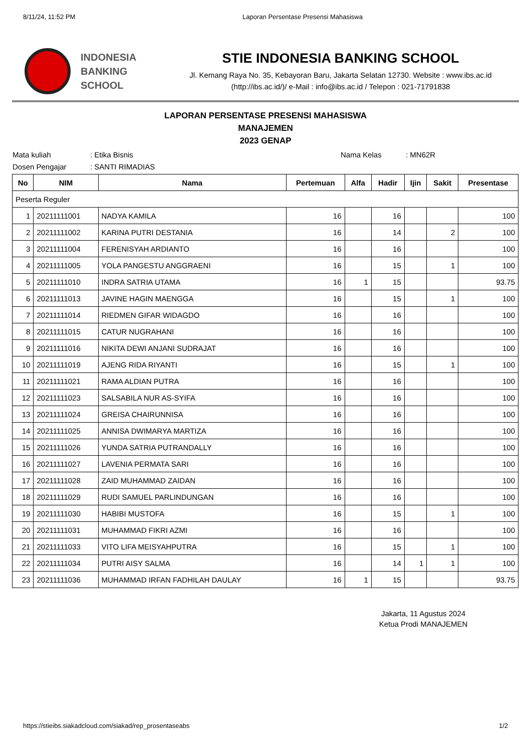8/11/24, 11:52 PM Laporan Persentase Presensi Mahasiswa
INDONESIA
BANKING
SCHOOL
STIE INDONESIA BANKING SCHOOL
Jl. Kemang Raya No. 35, Kebayoran Baru, Jakarta Selatan 12730. Website : www.ibs.ac.id
(http://ibs.ac.id/)/ e-Mail : info@ibs.ac.id / Telepon : 021-71791838
LAPORAN PERSENTASE PRESENSI MAHASISWA
MANAJEMEN
2023 GENAP
Mata kuliah: Etika Bisnis Nama Kelas: MN62R
Dosen Pengajar: SANTI RIMADIAS
| No | NIM | Nama | Pertemuan | Alfa | Hadir | Ijin | Sakit | Presentase |
| --- | --- | --- | --- | --- | --- | --- | --- | --- |
| Peserta Reguler | | | | | | | | |
| 1 | 20211111001 | NADYA KAMILA | 16 | | 16 | | | 100 |
| 2 | 20211111002 | KARINA PUTRI DESTANIA | 16 | | 14 | | 2 | 100 |
| 3 | 20211111004 | FERENISYAH ARDIANTO | 16 | | 16 | | | 100 |
| 4 | 20211111005 | YOLA PANGESTU ANGGRAENI | 16 | | 15 | | 1 | 100 |
| 5 | 20211111010 | INDRA SATRIA UTAMA | 16 | 1 | 15 | | | 93.75 |
| 6 | 20211111013 | JAVINE HAGIN MAENGGA | 16 | | 15 | | 1 | 100 |
| 7 | 20211111014 | RIEDMEN GIFAR WIDAGDO | 16 | | 16 | | | 100 |
| 8 | 20211111015 | CATUR NUGRAHANI | 16 | | 16 | | | 100 |
| 9 | 20211111016 | NIKITA DEWI ANJANI SUDRAJAT | 16 | | 16 | | | 100 |
| 10 | 20211111019 | AJENG RIDA RIYANTI | 16 | | 15 | | 1 | 100 |
| 11 | 20211111021 | RAMA ALDIAN PUTRA | 16 | | 16 | | | 100 |
| 12 | 20211111023 | SALSABILA NUR AS-SYIFA | 16 | | 16 | | | 100 |
| 13 | 20211111024 | GREISA CHAIRUNNISA | 16 | | 16 | | | 100 |
| 14 | 20211111025 | ANNISA DWIMARYA MARTIZA | 16 | | 16 | | | 100 |
| 15 | 20211111026 | YUNDA SATRIA PUTRANDALLY | 16 | | 16 | | | 100 |
| 16 | 20211111027 | LAVENIA PERMATA SARI | 16 | | 16 | | | 100 |
| 17 | 20211111028 | ZAID MUHAMMAD ZAIDAN | 16 | | 16 | | | 100 |
| 18 | 20211111029 | RUDI SAMUEL PARLINDUNGAN | 16 | | 16 | | | 100 |
| 19 | 20211111030 | HABIBI MUSTOFA | 16 | | 15 | | 1 | 100 |
| 20 | 20211111031 | MUHAMMAD FIKRI AZMI | 16 | | 16 | | | 100 |
| 21 | 20211111033 | VITO LIFA MEISYAHPUTRA | 16 | | 15 | | 1 | 100 |
| 22 | 20211111034 | PUTRI AISY SALMA | 16 | | 14 | 1 | 1 | 100 |
| 23 | 20211111036 | MUHAMMAD IRFAN FADHILAH DAULAY | 16 | 1 | 15 | | | 93.75 |
Jakarta, 11 Agustus 2024
Ketua Prodi MANAJEMEN
https://stieibs.siakadcloud.com/siakad/rep_prosentaseabs 1/2